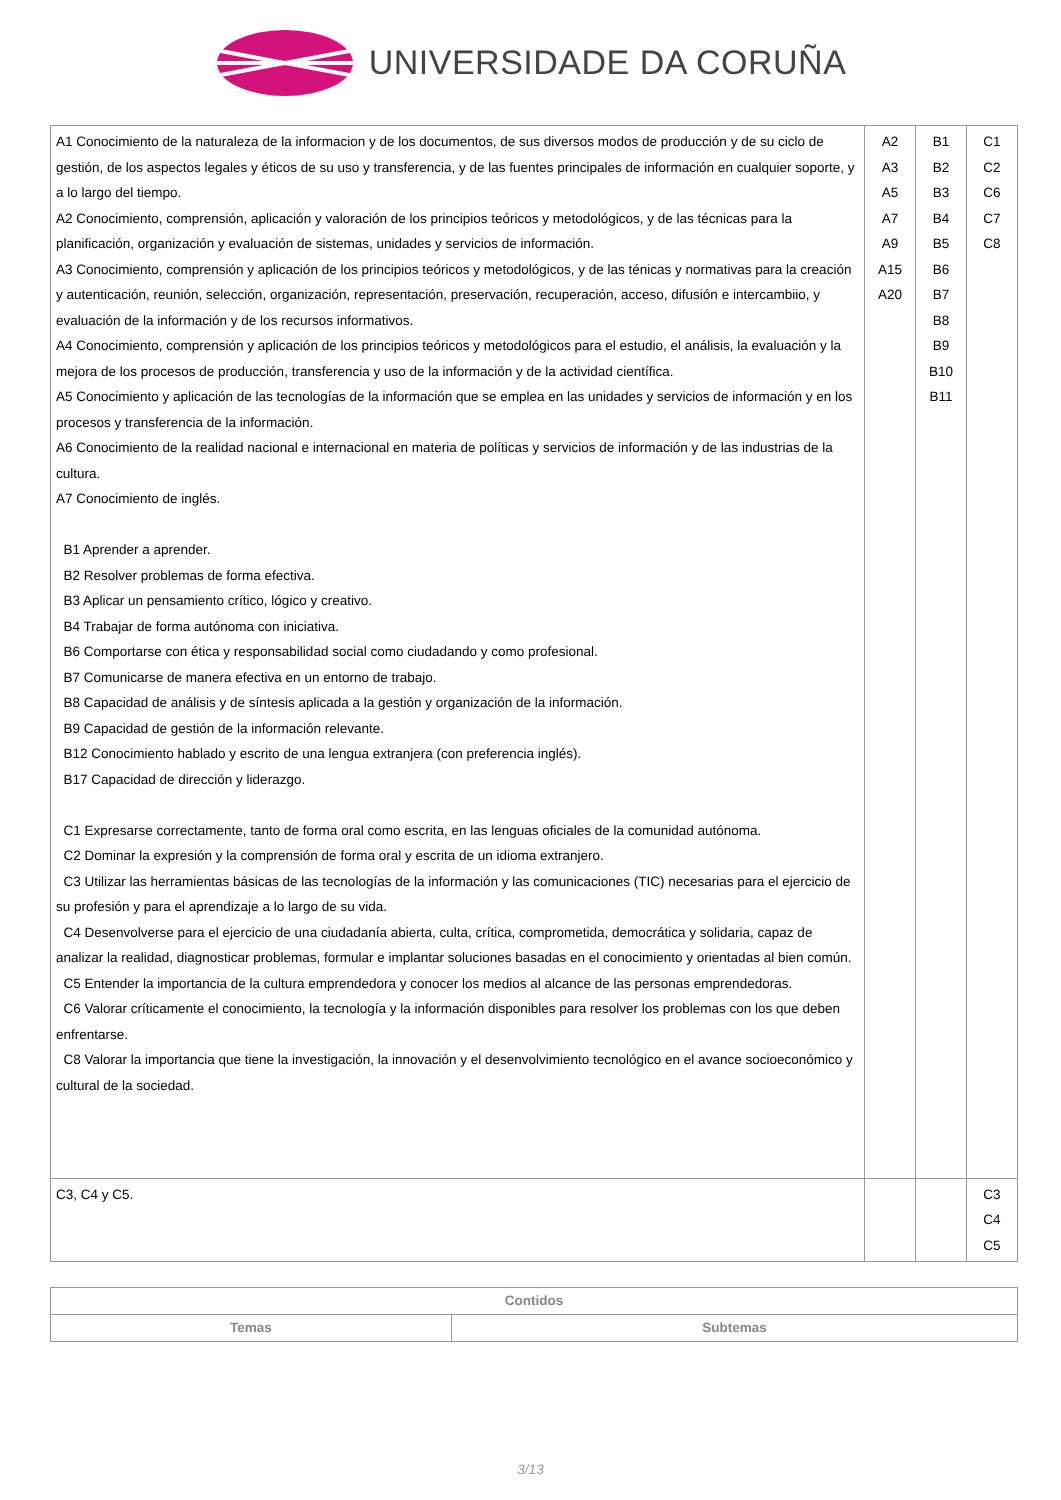UNIVERSIDADE DA CORUÑA
| A1 Conocimiento de la naturaleza de la informacion y de los documentos, de sus diversos modos de producción y de su ciclo de gestión, de los aspectos legales y éticos de su uso y transferencia, y de las fuentes principales de información en cualquier soporte, y a lo largo del tiempo. A2 Conocimiento, comprensión, aplicación y valoración de los principios teóricos y metodológicos, y de las técnicas para la planificación, organización y evaluación de sistemas, unidades y servicios de información. A3 Conocimiento, comprensión y aplicación de los principios teóricos y metodológicos, y de las ténicas y normativas para la creación y autenticación, reunión, selección, organización, representación, preservación, recuperación, acceso, difusión e intercambiio, y evaluación de la información y de los recursos informativos. A4 Conocimiento, comprensión y aplicación de los principios teóricos y metodológicos para el estudio, el análisis, la evaluación y la mejora de los procesos de producción, transferencia y uso de la información y de la actividad científica. A5 Conocimiento y aplicación de las tecnologías de la información que se emplea en las unidades y servicios de información y en los procesos y transferencia de la información. A6 Conocimiento de la realidad nacional e internacional en materia de políticas y servicios de información y de las industrias de la cultura. A7 Conocimiento de inglés. B1 Aprender a aprender. B2 Resolver problemas de forma efectiva. B3 Aplicar un pensamiento crítico, lógico y creativo. B4 Trabajar de forma autónoma con iniciativa. B6 Comportarse con ética y responsabilidad social como ciudadando y como profesional. B7 Comunicarse de manera efectiva en un entorno de trabajo. B8 Capacidad de análisis y de síntesis aplicada a la gestión y organización de la información. B9 Capacidad de gestión de la información relevante. B12 Conocimiento hablado y escrito de una lengua extranjera (con preferencia inglés). B17 Capacidad de dirección y liderazgo. C1 Expresarse correctamente, tanto de forma oral como escrita, en las lenguas oficiales de la comunidad autónoma. C2 Dominar la expresión y la comprensión de forma oral y escrita de un idioma extranjero. C3 Utilizar las herramientas básicas de las tecnologías de la información y las comunicaciones (TIC) necesarias para el ejercicio de su profesión y para el aprendizaje a lo largo de su vida. C4 Desenvolverse para el ejercicio de una ciudadanía abierta, culta, crítica, comprometida, democrática y solidaria, capaz de analizar la realidad, diagnosticar problemas, formular e implantar soluciones basadas en el conocimiento y orientadas al bien común. C5 Entender la importancia de la cultura emprendedora y conocer los medios al alcance de las personas emprendedoras. C6 Valorar críticamente el conocimiento, la tecnología y la información disponibles para resolver los problemas con los que deben enfrentarse. C8 Valorar la importancia que tiene la investigación, la innovación y el desenvolvimiento tecnológico en el avance socioeconómico y cultural de la sociedad. | A2 A3 A5 A7 A9 A15 A20 | B1 B2 B3 B4 B5 B6 B7 B8 B9 B10 B11 | C1 C2 C6 C7 C8 |
| C3, C4 y C5. | | | C3 C4 C5 |
| Contidos | |
| --- | --- |
| Temas | Subtemas |
3/13